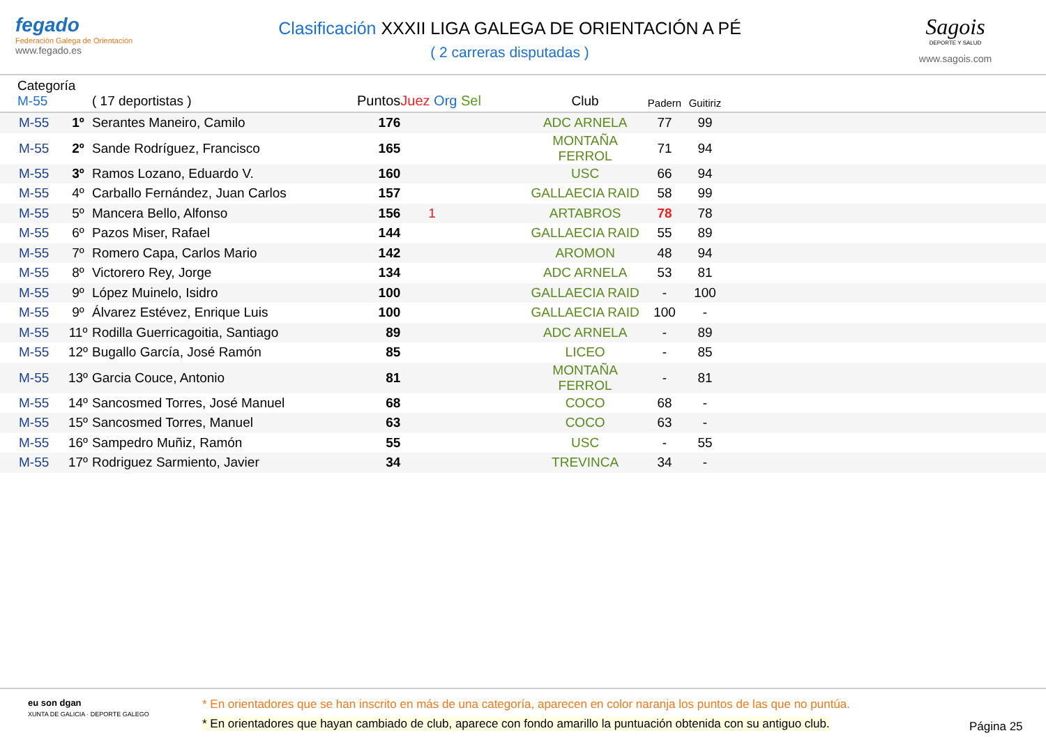fegado
Federación Galega de Orientación
www.fegado.es
Clasificación XXXII LIGA GALEGA DE ORIENTACIÓN A PÉ
( 2 carreras disputadas )
Sagois
DEPORTE Y SALUD
www.sagois.com
| Categoría M-55 | | ( 17 deportistas ) | Puntos | Juez Org Sel | Club | Padern | Guitiriz | |
| --- | --- | --- | --- | --- | --- | --- | --- | --- |
| M-55 | 1º | Serantes Maneiro, Camilo | 176 | | ADC ARNELA | 77 | 99 | |
| M-55 | 2º | Sande Rodríguez, Francisco | 165 | | MONTAÑA FERROL | 71 | 94 | |
| M-55 | 3º | Ramos Lozano, Eduardo V. | 160 | | USC | 66 | 94 | |
| M-55 | 4º | Carballo Fernández, Juan Carlos | 157 | | GALLAECIA RAID | 58 | 99 | |
| M-55 | 5º | Mancera Bello, Alfonso | 156 | 1 | ARTABROS | 78 | 78 | |
| M-55 | 6º | Pazos Miser, Rafael | 144 | | GALLAECIA RAID | 55 | 89 | |
| M-55 | 7º | Romero Capa, Carlos Mario | 142 | | AROMON | 48 | 94 | |
| M-55 | 8º | Victorero Rey, Jorge | 134 | | ADC ARNELA | 53 | 81 | |
| M-55 | 9º | López Muinelo, Isidro | 100 | | GALLAECIA RAID | - | 100 | |
| M-55 | 9º | Álvarez Estévez, Enrique Luis | 100 | | GALLAECIA RAID | 100 | - | |
| M-55 | 11º | Rodilla Guerricagoitia, Santiago | 89 | | ADC ARNELA | - | 89 | |
| M-55 | 12º | Bugallo García, José Ramón | 85 | | LICEO | - | 85 | |
| M-55 | 13º | Garcia Couce, Antonio | 81 | | MONTAÑA FERROL | - | 81 | |
| M-55 | 14º | Sancosmed Torres, José Manuel | 68 | | COCO | 68 | - | |
| M-55 | 15º | Sancosmed Torres, Manuel | 63 | | COCO | 63 | - | |
| M-55 | 16º | Sampedro Muñiz, Ramón | 55 | | USC | - | 55 | |
| M-55 | 17º | Rodriguez Sarmiento, Javier | 34 | | TREVINCA | 34 | - | |
eu son dgan
XUNTA DE GALICIA · DEPORTE GALEGO
* En orientadores que se han inscrito en más de una categoría, aparecen en color naranja los puntos de las que no puntúa.
* En orientadores que hayan cambiado de club, aparece con fondo amarillo la puntuación obtenida con su antiguo club.
Página 25